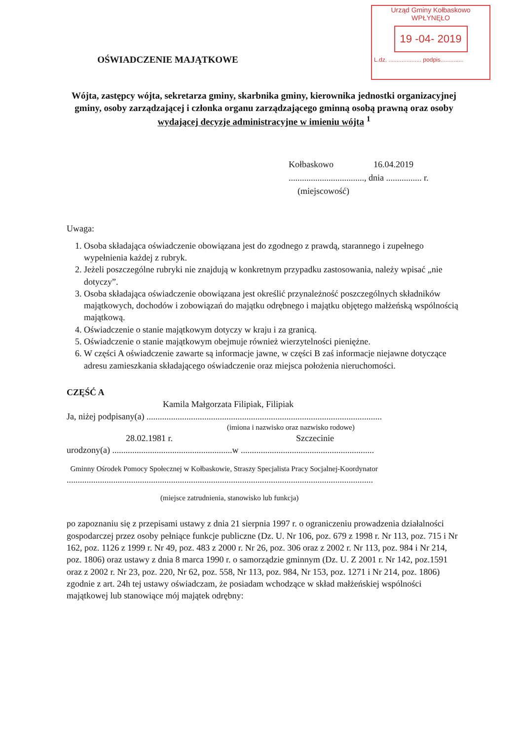Urząd Gminy Kołbaskowo
WPŁYNĘŁO
19 -04- 2019
L.dz. .................... podpis..............
OŚWIADCZENIE MAJĄTKOWE
Wójta, zastępcy wójta, sekretarza gminy, skarbnika gminy, kierownika jednostki organizacyjnej gminy, osoby zarządzającej i członka organu zarządzającego gminną osobą prawną oraz osoby wydającej decyzje administracyjne w imieniu wójta <sup>1</sup>
Kołbaskowo 16.04.2019
.................................., dnia ................ r.
(miejscowość)
Uwaga:
1. Osoba składająca oświadczenie obowiązana jest do zgodnego z prawdą, starannego i zupełnego wypełnienia każdej z rubryk.
2. Jeżeli poszczególne rubryki nie znajdują w konkretnym przypadku zastosowania, należy wpisać „nie dotyczy”.
3. Osoba składająca oświadczenie obowiązana jest określić przynależność poszczególnych składników majątkowych, dochodów i zobowiązań do majątku odrębnego i majątku objętego małżeńską wspólnością majątkową.
4. Oświadczenie o stanie majątkowym dotyczy w kraju i za granicą.
5. Oświadczenie o stanie majątkowym obejmuje również wierzytelności pieniężne.
6. W części A oświadczenie zawarte są informacje jawne, w części B zaś informacje niejawne dotyczące adresu zamieszkania składającego oświadczenie oraz miejsca położenia nieruchomości.
CZĘŚĆ A
Kamila Małgorzata Filipiak, Filipiak
Ja, niżej podpisany(a) ..........................................................................................................
(imiona i nazwisko oraz nazwisko rodowe)
28.02.1981 r. Szczecinie
urodzony(a) ......................................................w ............................................................
Gminny Ośrodek Pomocy Społecznej w Kołbaskowie, Straszy Specjalista Pracy Socjalnej-Koordynator
..........................................................................................................................................
(miejsce zatrudnienia, stanowisko lub funkcja)
po zapoznaniu się z przepisami ustawy z dnia 21 sierpnia 1997 r. o ograniczeniu prowadzenia działalności gospodarczej przez osoby pełniące funkcje publiczne (Dz. U. Nr 106, poz. 679 z 1998 r. Nr 113, poz. 715 i Nr 162, poz. 1126 z 1999 r. Nr 49, poz. 483 z 2000 r. Nr 26, poz. 306 oraz z 2002 r. Nr 113, poz. 984 i Nr 214, poz. 1806) oraz ustawy z dnia 8 marca 1990 r. o samorządzie gminnym (Dz. U. Z 2001 r. Nr 142, poz.1591 oraz z 2002 r. Nr 23, poz. 220, Nr 62, poz. 558, Nr 113, poz. 984, Nr 153, poz. 1271 i Nr 214, poz. 1806) zgodnie z art. 24h tej ustawy oświadczam, że posiadam wchodzące w skład małżeńskiej wspólności majątkowej lub stanowiące mój majątek odrębny: